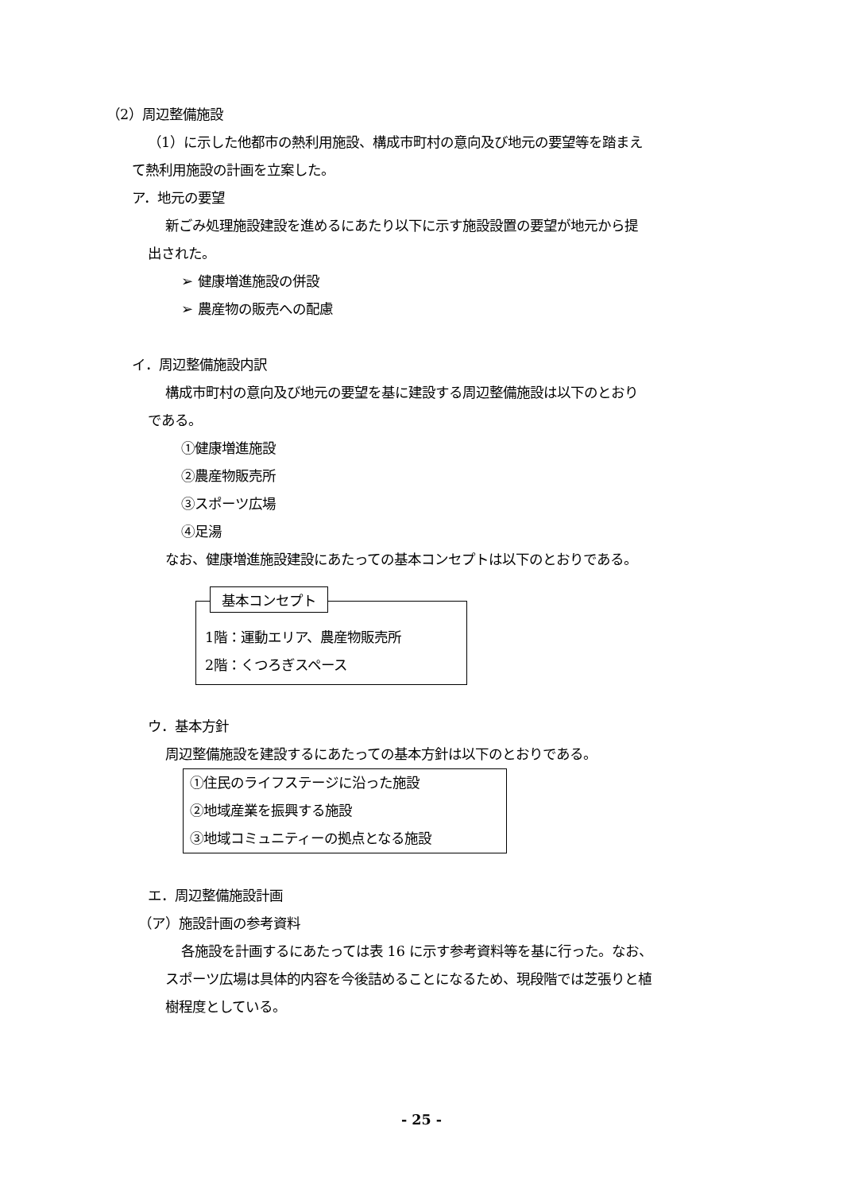（2）周辺整備施設
（1）に示した他都市の熱利用施設、構成市町村の意向及び地元の要望等を踏まえ
て熱利用施設の計画を立案した。
ア．地元の要望
新ごみ処理施設建設を進めるにあたり以下に示す施設設置の要望が地元から提
出された。
➢ 健康増進施設の併設
➢ 農産物の販売への配慮
イ．周辺整備施設内訳
構成市町村の意向及び地元の要望を基に建設する周辺整備施設は以下のとおり
である。
①健康増進施設
②農産物販売所
③スポーツ広場
④足湯
なお、健康増進施設建設にあたっての基本コンセプトは以下のとおりである。
基本コンセプト
1階：運動エリア、農産物販売所
2階：くつろぎスペース
ウ．基本方針
周辺整備施設を建設するにあたっての基本方針は以下のとおりである。
①住民のライフステージに沿った施設
②地域産業を振興する施設
③地域コミュニティーの拠点となる施設
エ．周辺整備施設計画
（ア）施設計画の参考資料
各施設を計画するにあたっては表 16 に示す参考資料等を基に行った。なお、
スポーツ広場は具体的内容を今後詰めることになるため、現段階では芝張りと植
樹程度としている。
- 25 -